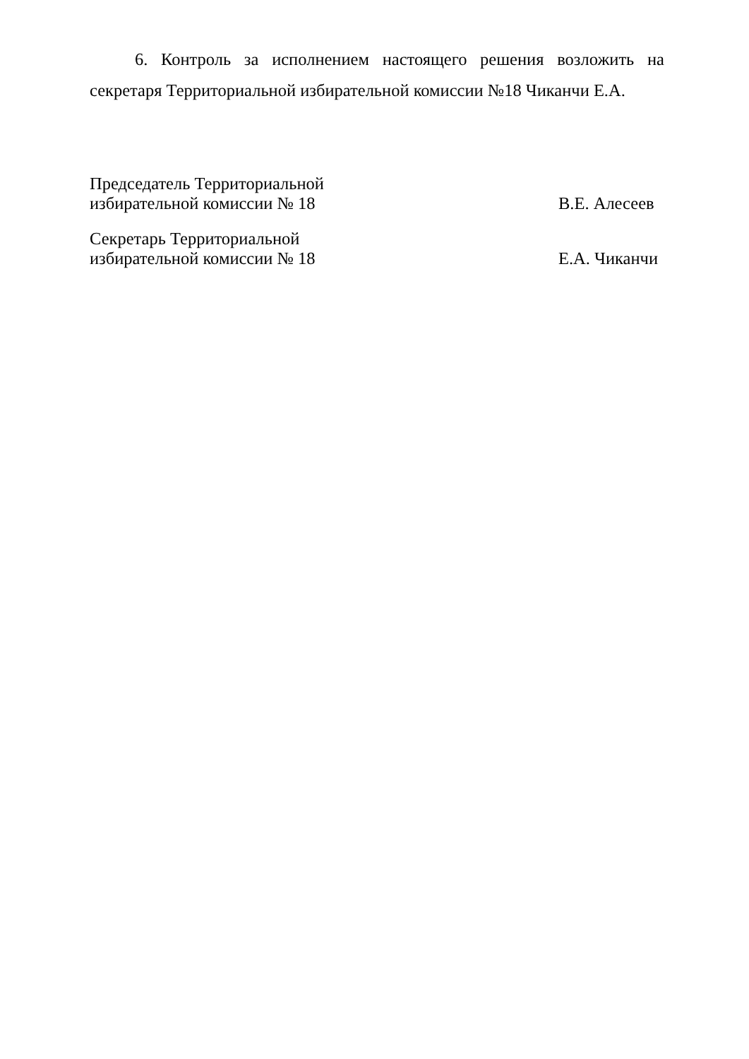6. Контроль за исполнением настоящего решения возложить на секретаря Территориальной избирательной комиссии №18 Чиканчи Е.А.
Председатель Территориальной
избирательной комиссии № 18
В.Е. Алесеев
Секретарь Территориальной
избирательной комиссии № 18
Е.А. Чиканчи